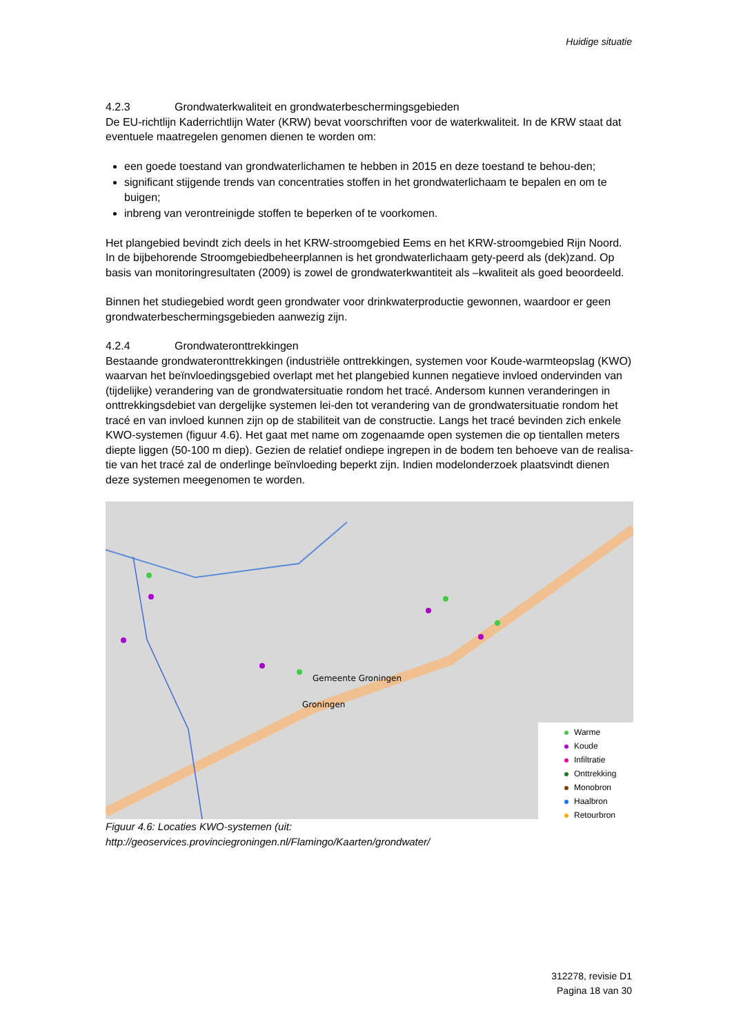Huidige situatie
4.2.3 Grondwaterkwaliteit en grondwaterbeschermingsgebieden
De EU-richtlijn Kaderrichtlijn Water (KRW) bevat voorschriften voor de waterkwaliteit. In de KRW staat dat eventuele maatregelen genomen dienen te worden om:
een goede toestand van grondwaterlichamen te hebben in 2015 en deze toestand te behou-den;
significant stijgende trends van concentraties stoffen in het grondwaterlichaam te bepalen en om te buigen;
inbreng van verontreinigde stoffen te beperken of te voorkomen.
Het plangebied bevindt zich deels in het KRW-stroomgebied Eems en het KRW-stroomgebied Rijn Noord. In de bijbehorende Stroomgebiedbeheerplannen is het grondwaterlichaam gety-peerd als (dek)zand. Op basis van monitoringresultaten (2009) is zowel de grondwaterkwantiteit als –kwaliteit als goed beoordeeld.
Binnen het studiegebied wordt geen grondwater voor drinkwaterproductie gewonnen, waardoor er geen grondwaterbeschermingsgebieden aanwezig zijn.
4.2.4 Grondwateronttrekkingen
Bestaande grondwateronttrekkingen (industriële onttrekkingen, systemen voor Koude-warmteopslag (KWO) waarvan het beïnvloedingsgebied overlapt met het plangebied kunnen negatieve invloed ondervinden van (tijdelijke) verandering van de grondwatersituatie rondom het tracé. Andersom kunnen veranderingen in onttrekkingsdebiet van dergelijke systemen lei-den tot verandering van de grondwatersituatie rondom het tracé en van invloed kunnen zijn op de stabiliteit van de constructie. Langs het tracé bevinden zich enkele KWO-systemen (figuur 4.6). Het gaat met name om zogenaamde open systemen die op tientallen meters diepte liggen (50-100 m diep). Gezien de relatief ondiepe ingrepen in de bodem ten behoeve van de realisa-tie van het tracé zal de onderlinge beïnvloeding beperkt zijn. Indien modelonderzoek plaatsvindt dienen deze systemen meegenomen te worden.
Gemeente Groningen
Groningen
Warme
Koude
Infiltratie
Onttrekking
Monobron
Haalbron
Retourbron
Figuur 4.6: Locaties KWO-systemen (uit:
http://geoservices.provinciegroningen.nl/Flamingo/Kaarten/grondwater/
312278, revisie D1
Pagina 18 van 30